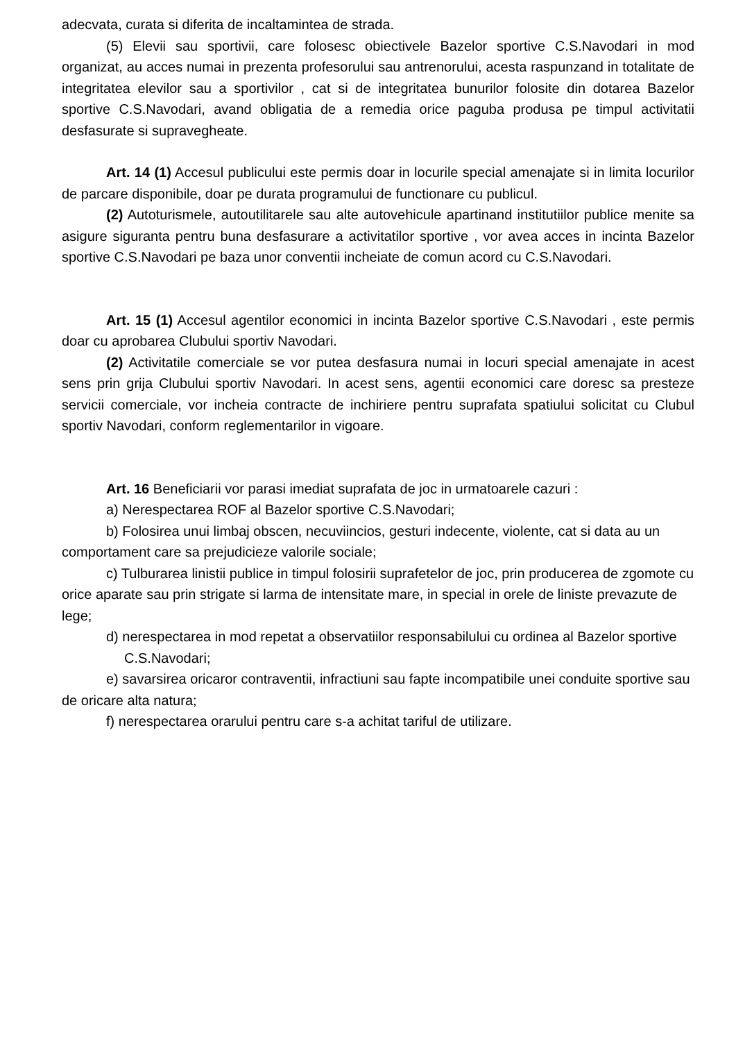adecvata, curata si diferita de incaltamintea de strada.
(5) Elevii sau sportivii, care folosesc obiectivele Bazelor sportive C.S.Navodari in mod organizat, au acces numai in prezenta profesorului sau antrenorului, acesta raspunzand in totalitate de integritatea elevilor sau a sportivilor , cat si de integritatea bunurilor folosite din dotarea Bazelor sportive C.S.Navodari, avand obligatia de a remedia orice paguba produsa pe timpul activitatii desfasurate si supravegheate.
Art. 14 (1) Accesul publicului este permis doar in locurile special amenajate si in limita locurilor de parcare disponibile, doar pe durata programului de functionare cu publicul.
(2) Autoturismele, autoutilitarele sau alte autovehicule apartinand institutiilor publice menite sa asigure siguranta pentru buna desfasurare a activitatilor sportive , vor avea acces in incinta Bazelor sportive C.S.Navodari pe baza unor conventii incheiate de comun acord cu C.S.Navodari.
Art. 15 (1) Accesul agentilor economici in incinta Bazelor sportive C.S.Navodari , este permis doar cu aprobarea Clubului sportiv Navodari.
(2) Activitatile comerciale se vor putea desfasura numai in locuri special amenajate in acest sens prin grija Clubului sportiv Navodari. In acest sens, agentii economici care doresc sa presteze servicii comerciale, vor incheia contracte de inchiriere pentru suprafata spatiului solicitat cu Clubul sportiv Navodari, conform reglementarilor in vigoare.
Art. 16 Beneficiarii vor parasi imediat suprafata de joc in urmatoarele cazuri :
a) Nerespectarea ROF al Bazelor sportive C.S.Navodari;
b) Folosirea unui limbaj obscen, necuviincios, gesturi indecente, violente, cat si data au un comportament care sa prejudicieze valorile sociale;
c) Tulburarea linistii publice in timpul folosirii suprafetelor de joc, prin producerea de zgomote cu orice aparate sau prin strigate si larma de intensitate mare, in special in orele de liniste prevazute de lege;
d) nerespectarea in mod repetat a observatiilor responsabilului cu ordinea al Bazelor sportive C.S.Navodari;
e) savarsirea oricaror contraventii, infractiuni sau fapte incompatibile unei conduite sportive sau de oricare alta natura;
f) nerespectarea orarului pentru care s-a achitat tariful de utilizare.